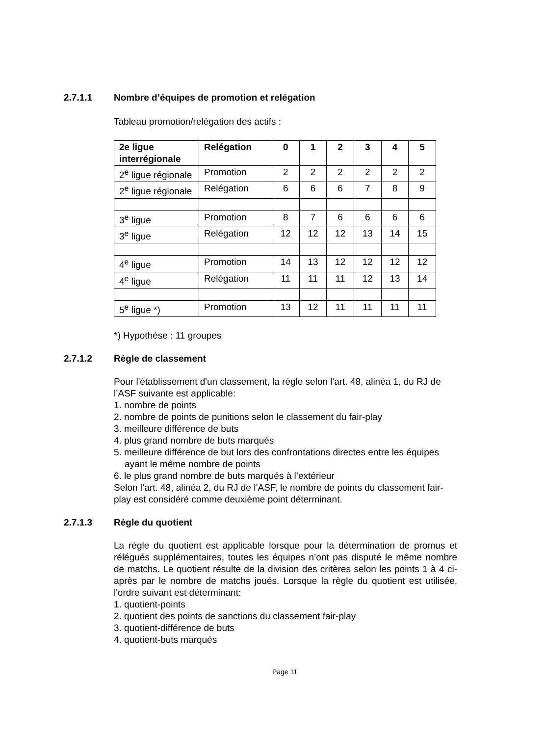2.7.1.1 Nombre d’équipes de promotion et relégation
Tableau promotion/relégation des actifs :
| 2e ligue interrégionale | Relégation | 0 | 1 | 2 | 3 | 4 | 5 |
| 2<sup>e</sup> ligue régionale | Promotion | 2 | 2 | 2 | 2 | 2 | 2 |
| 2<sup>e</sup> ligue régionale | Relégation | 6 | 6 | 6 | 7 | 8 | 9 |
| 3<sup>e</sup> ligue | Promotion | 8 | 7 | 6 | 6 | 6 | 6 |
| 3<sup>e</sup> ligue | Relégation | 12 | 12 | 12 | 13 | 14 | 15 |
| 4<sup>e</sup> ligue | Promotion | 14 | 13 | 12 | 12 | 12 | 12 |
| 4<sup>e</sup> ligue | Relégation | 11 | 11 | 11 | 12 | 13 | 14 |
| 5<sup>e</sup> ligue *) | Promotion | 13 | 12 | 11 | 11 | 11 | 11 |
*) Hypothèse : 11 groupes
2.7.1.2 Règle de classement
Pour l'établissement d'un classement, la règle selon l'art. 48, alinéa 1, du RJ de l’ASF suivante est applicable:
1. nombre de points
2. nombre de points de punitions selon le classement du fair-play
3. meilleure différence de buts
4. plus grand nombre de buts marqués
5. meilleure différence de but lors des confrontations directes entre les équipes ayant le même nombre de points
6. le plus grand nombre de buts marqués à l’extérieur
Selon l’art. 48, alinéa 2, du RJ de l’ASF, le nombre de points du classement fair-play est considéré comme deuxième point déterminant.
2.7.1.3 Règle du quotient
La règle du quotient est applicable lorsque pour la détermination de promus et rélégués supplémentaires, toutes les équipes n’ont pas disputé le même nombre de matchs. Le quotient résulte de la division des critères selon les points 1 à 4 ci-après par le nombre de matchs joués. Lorsque la règle du quotient est utilisée, l'ordre suivant est déterminant:
1. quotient-points
2. quotient des points de sanctions du classement fair-play
3. quotient-différence de buts
4. quotient-buts marqués
Page 11